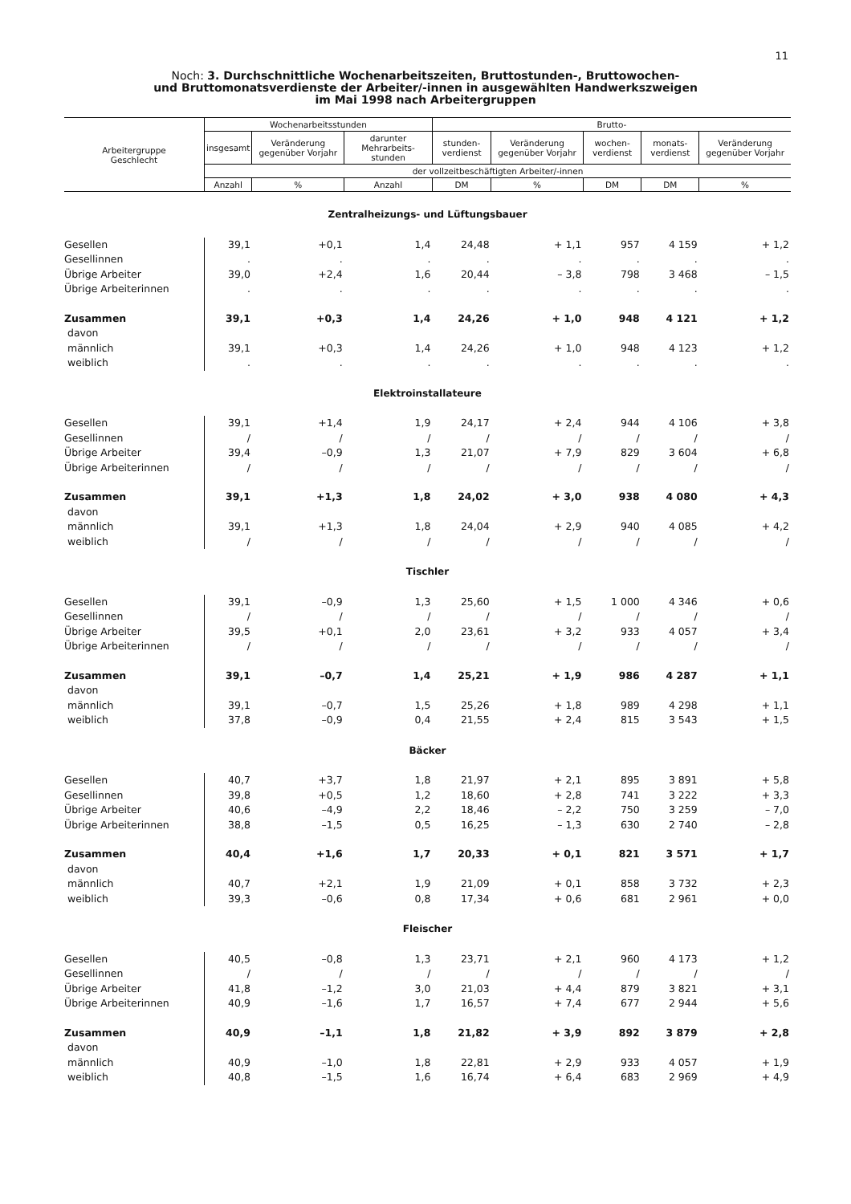11
Noch: 3. Durchschnittliche Wochenarbeitszeiten, Bruttostunden-, Bruttowochen-
und Bruttomonatsverdienste der Arbeiter/-innen in ausgewählten Handwerkszweigen
im Mai 1998 nach Arbeitergruppen
| Arbeitergruppe Geschlecht | Wochenarbeitsstunden | | | Brutto- | | | | |
| --- | --- | --- | --- | --- | --- | --- | --- | --- |
| | insgesamt | Veränderung gegenüber Vorjahr | darunter Mehrarbeits-stunden | stunden-verdienst | Veränderung gegenüber Vorjahr | wochen-verdienst | monats-verdienst | Veränderung gegenüber Vorjahr |
| | der vollzeitbeschäftigten Arbeiter/-innen | | | | | | | |
| | Anzahl | % | Anzahl | DM | % | DM | DM | % |
| Zentralheizungs- und Lüftungsbauer | | | | | | | | |
| Gesellen | 39,1 | +0,1 | 1,4 | 24,48 | + 1,1 | 957 | 4 159 | + 1,2 |
| Gesellinnen | . | . | . | . | . | . | . | . |
| Übrige Arbeiter | 39,0 | +2,4 | 1,6 | 20,44 | – 3,8 | 798 | 3 468 | – 1,5 |
| Übrige Arbeiterinnen | . | . | . | . | . | . | . | . |
| Zusammen | 39,1 | +0,3 | 1,4 | 24,26 | + 1,0 | 948 | 4 121 | + 1,2 |
| davon | | | | | | | | |
| männlich | 39,1 | +0,3 | 1,4 | 24,26 | + 1,0 | 948 | 4 123 | + 1,2 |
| weiblich | . | . | . | . | . | . | . | . |
| Elektroinstallateure | | | | | | | | |
| Gesellen | 39,1 | +1,4 | 1,9 | 24,17 | + 2,4 | 944 | 4 106 | + 3,8 |
| Gesellinnen | / | / | / | / | / | / | / | / |
| Übrige Arbeiter | 39,4 | –0,9 | 1,3 | 21,07 | + 7,9 | 829 | 3 604 | + 6,8 |
| Übrige Arbeiterinnen | / | / | / | / | / | / | / | / |
| Zusammen | 39,1 | +1,3 | 1,8 | 24,02 | + 3,0 | 938 | 4 080 | + 4,3 |
| davon | | | | | | | | |
| männlich | 39,1 | +1,3 | 1,8 | 24,04 | + 2,9 | 940 | 4 085 | + 4,2 |
| weiblich | / | / | / | / | / | / | / | / |
| Tischler | | | | | | | | |
| Gesellen | 39,1 | –0,9 | 1,3 | 25,60 | + 1,5 | 1 000 | 4 346 | + 0,6 |
| Gesellinnen | / | / | / | / | / | / | / | / |
| Übrige Arbeiter | 39,5 | +0,1 | 2,0 | 23,61 | + 3,2 | 933 | 4 057 | + 3,4 |
| Übrige Arbeiterinnen | / | / | / | / | / | / | / | / |
| Zusammen | 39,1 | –0,7 | 1,4 | 25,21 | + 1,9 | 986 | 4 287 | + 1,1 |
| davon | | | | | | | | |
| männlich | 39,1 | –0,7 | 1,5 | 25,26 | + 1,8 | 989 | 4 298 | + 1,1 |
| weiblich | 37,8 | –0,9 | 0,4 | 21,55 | + 2,4 | 815 | 3 543 | + 1,5 |
| Bäcker | | | | | | | | |
| Gesellen | 40,7 | +3,7 | 1,8 | 21,97 | + 2,1 | 895 | 3 891 | + 5,8 |
| Gesellinnen | 39,8 | +0,5 | 1,2 | 18,60 | + 2,8 | 741 | 3 222 | + 3,3 |
| Übrige Arbeiter | 40,6 | –4,9 | 2,2 | 18,46 | – 2,2 | 750 | 3 259 | – 7,0 |
| Übrige Arbeiterinnen | 38,8 | –1,5 | 0,5 | 16,25 | – 1,3 | 630 | 2 740 | – 2,8 |
| Zusammen | 40,4 | +1,6 | 1,7 | 20,33 | + 0,1 | 821 | 3 571 | + 1,7 |
| davon | | | | | | | | |
| männlich | 40,7 | +2,1 | 1,9 | 21,09 | + 0,1 | 858 | 3 732 | + 2,3 |
| weiblich | 39,3 | –0,6 | 0,8 | 17,34 | + 0,6 | 681 | 2 961 | + 0,0 |
| Fleischer | | | | | | | | |
| Gesellen | 40,5 | –0,8 | 1,3 | 23,71 | + 2,1 | 960 | 4 173 | + 1,2 |
| Gesellinnen | / | / | / | / | / | / | / | / |
| Übrige Arbeiter | 41,8 | –1,2 | 3,0 | 21,03 | + 4,4 | 879 | 3 821 | + 3,1 |
| Übrige Arbeiterinnen | 40,9 | –1,6 | 1,7 | 16,57 | + 7,4 | 677 | 2 944 | + 5,6 |
| Zusammen | 40,9 | –1,1 | 1,8 | 21,82 | + 3,9 | 892 | 3 879 | + 2,8 |
| davon | | | | | | | | |
| männlich | 40,9 | –1,0 | 1,8 | 22,81 | + 2,9 | 933 | 4 057 | + 1,9 |
| weiblich | 40,8 | –1,5 | 1,6 | 16,74 | + 6,4 | 683 | 2 969 | + 4,9 |